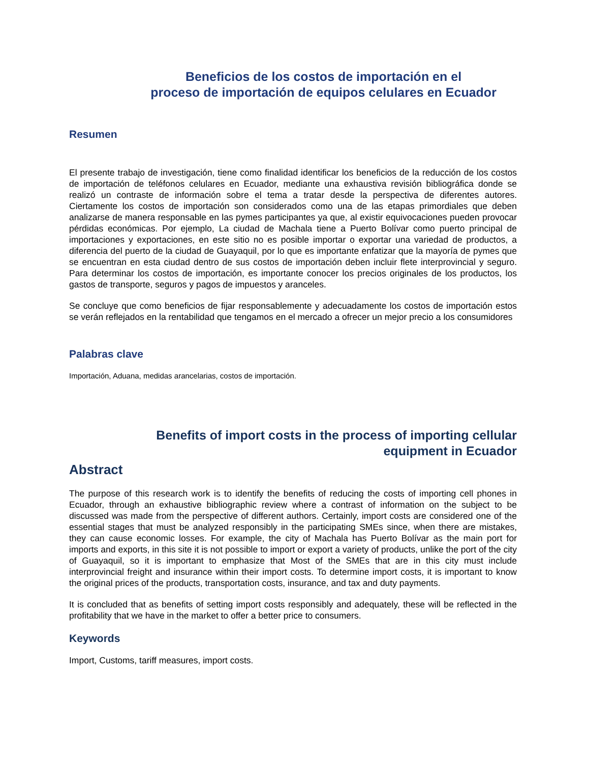Beneficios de los costos de importación en el
proceso de importación de equipos celulares en Ecuador
Resumen
El presente trabajo de investigación, tiene como finalidad identificar los beneficios de la reducción de los costos de importación de teléfonos celulares en Ecuador, mediante una exhaustiva revisión bibliográfica donde se realizó un contraste de información sobre el tema a tratar desde la perspectiva de diferentes autores. Ciertamente los costos de importación son considerados como una de las etapas primordiales que deben analizarse de manera responsable en las pymes participantes ya que, al existir equivocaciones pueden provocar pérdidas económicas. Por ejemplo, La ciudad de Machala tiene a Puerto Bolívar como puerto principal de importaciones y exportaciones, en este sitio no es posible importar o exportar una variedad de productos, a diferencia del puerto de la ciudad de Guayaquil, por lo que es importante enfatizar que la mayoría de pymes que se encuentran en esta ciudad dentro de sus costos de importación deben incluir flete interprovincial y seguro. Para determinar los costos de importación, es importante conocer los precios originales de los productos, los gastos de transporte, seguros y pagos de impuestos y aranceles.
Se concluye que como beneficios de fijar responsablemente y adecuadamente los costos de importación estos se verán reflejados en la rentabilidad que tengamos en el mercado a ofrecer un mejor precio a los consumidores
Palabras clave
Importación, Aduana, medidas arancelarias, costos de importación.
Benefits of import costs in the process of importing cellular
equipment in Ecuador
Abstract
The purpose of this research work is to identify the benefits of reducing the costs of importing cell phones in Ecuador, through an exhaustive bibliographic review where a contrast of information on the subject to be discussed was made from the perspective of different authors. Certainly, import costs are considered one of the essential stages that must be analyzed responsibly in the participating SMEs since, when there are mistakes, they can cause economic losses. For example, the city of Machala has Puerto Bolívar as the main port for imports and exports, in this site it is not possible to import or export a variety of products, unlike the port of the city of Guayaquil, so it is important to emphasize that Most of the SMEs that are in this city must include interprovincial freight and insurance within their import costs. To determine import costs, it is important to know the original prices of the products, transportation costs, insurance, and tax and duty payments.
It is concluded that as benefits of setting import costs responsibly and adequately, these will be reflected in the profitability that we have in the market to offer a better price to consumers.
Keywords
Import, Customs, tariff measures, import costs.